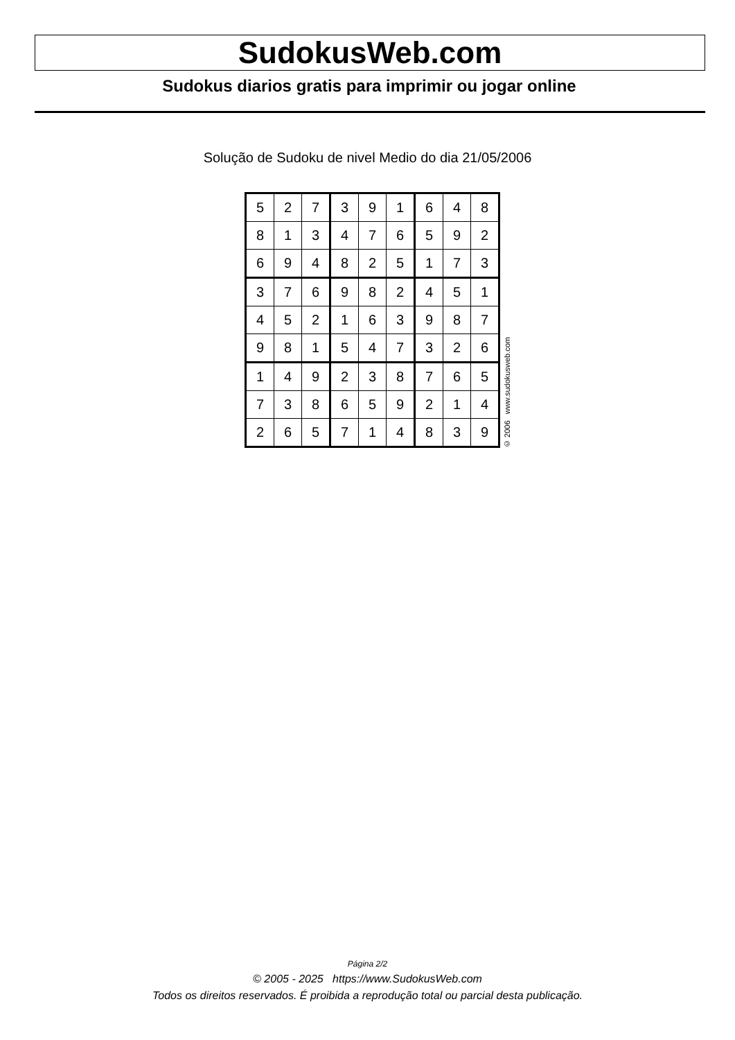SudokusWeb.com
Sudokus diarios gratis para imprimir ou jogar online
Solução de Sudoku de nivel Medio do dia 21/05/2006
| 5 | 2 | 7 | 3 | 9 | 1 | 6 | 4 | 8 |
| 8 | 1 | 3 | 4 | 7 | 6 | 5 | 9 | 2 |
| 6 | 9 | 4 | 8 | 2 | 5 | 1 | 7 | 3 |
| 3 | 7 | 6 | 9 | 8 | 2 | 4 | 5 | 1 |
| 4 | 5 | 2 | 1 | 6 | 3 | 9 | 8 | 7 |
| 9 | 8 | 1 | 5 | 4 | 7 | 3 | 2 | 6 |
| 1 | 4 | 9 | 2 | 3 | 8 | 7 | 6 | 5 |
| 7 | 3 | 8 | 6 | 5 | 9 | 2 | 1 | 4 |
| 2 | 6 | 5 | 7 | 1 | 4 | 8 | 3 | 9 |
© 2006 www.sudokusweb.com
Página 2/2
© 2005 - 2025 https://www.SudokusWeb.com
Todos os direitos reservados. É proibida a reprodução total ou parcial desta publicação.